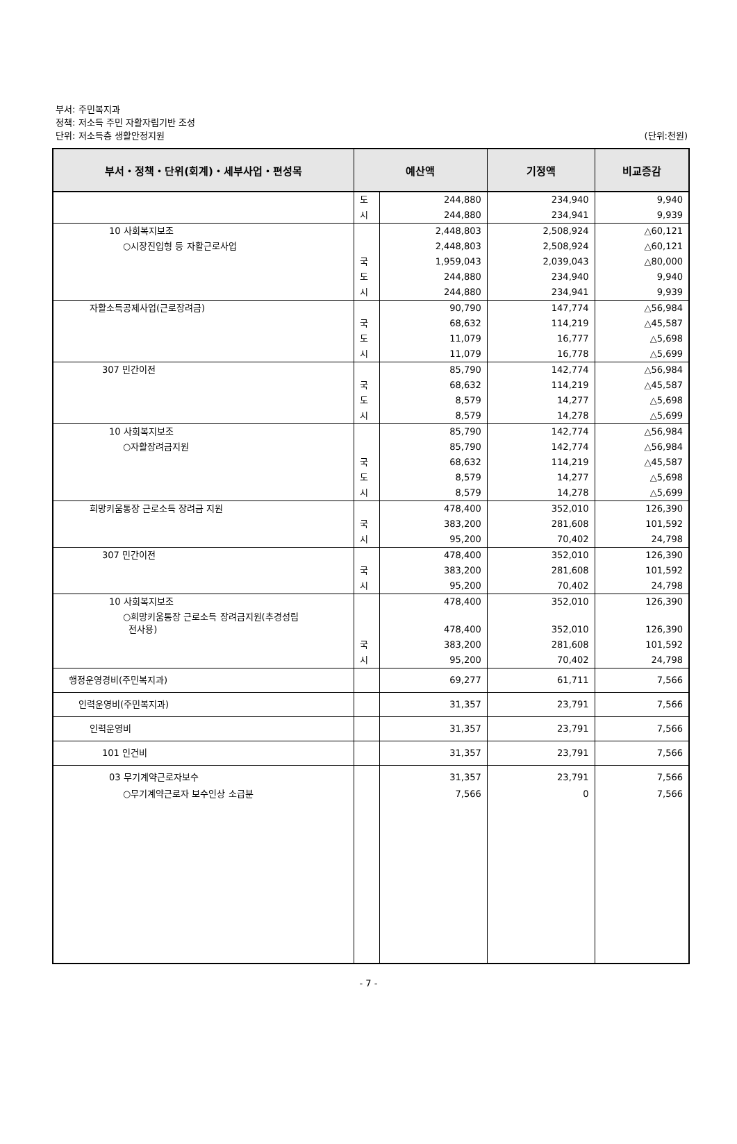부서: 주민복지과
정책: 저소득 주민 자활자립기반 조성
단위: 저소득층 생활안정지원
(단위:천원)
| 부서・정책・단위(회계)・세부사업・편성목 | 예산액 | | 기정액 | 비교증감 |
| --- | --- | --- | --- | --- |
| | 도 | 244,880 | 234,940 | 9,940 |
| | 시 | 244,880 | 234,941 | 9,939 |
| 10 사회복지보조 | | 2,448,803 | 2,508,924 | △60,121 |
| ○시장진입형 등 자활근로사업 | | 2,448,803 | 2,508,924 | △60,121 |
| | 국 | 1,959,043 | 2,039,043 | △80,000 |
| | 도 | 244,880 | 234,940 | 9,940 |
| | 시 | 244,880 | 234,941 | 9,939 |
| 자활소득공제사업(근로장려금) | | 90,790 | 147,774 | △56,984 |
| | 국 | 68,632 | 114,219 | △45,587 |
| | 도 | 11,079 | 16,777 | △5,698 |
| | 시 | 11,079 | 16,778 | △5,699 |
| 307 민간이전 | | 85,790 | 142,774 | △56,984 |
| | 국 | 68,632 | 114,219 | △45,587 |
| | 도 | 8,579 | 14,277 | △5,698 |
| | 시 | 8,579 | 14,278 | △5,699 |
| 10 사회복지보조 | | 85,790 | 142,774 | △56,984 |
| ○자활장려금지원 | | 85,790 | 142,774 | △56,984 |
| | 국 | 68,632 | 114,219 | △45,587 |
| | 도 | 8,579 | 14,277 | △5,698 |
| | 시 | 8,579 | 14,278 | △5,699 |
| 희망키움통장 근로소득 장려금 지원 | | 478,400 | 352,010 | 126,390 |
| | 국 | 383,200 | 281,608 | 101,592 |
| | 시 | 95,200 | 70,402 | 24,798 |
| 307 민간이전 | | 478,400 | 352,010 | 126,390 |
| | 국 | 383,200 | 281,608 | 101,592 |
| | 시 | 95,200 | 70,402 | 24,798 |
| 10 사회복지보조 | | 478,400 | 352,010 | 126,390 |
| ○희망키움통장 근로소득 장려금지원(추경성립 전사용) | | 478,400 | 352,010 | 126,390 |
| | 국 | 383,200 | 281,608 | 101,592 |
| | 시 | 95,200 | 70,402 | 24,798 |
| 행정운영경비(주민복지과) | | 69,277 | 61,711 | 7,566 |
| 인력운영비(주민복지과) | | 31,357 | 23,791 | 7,566 |
| 인력운영비 | | 31,357 | 23,791 | 7,566 |
| 101 인건비 | | 31,357 | 23,791 | 7,566 |
| 03 무기계약근로자보수 | | 31,357 | 23,791 | 7,566 |
| ○무기계약근로자 보수인상 소급분 | | 7,566 | 0 | 7,566 |
- 7 -